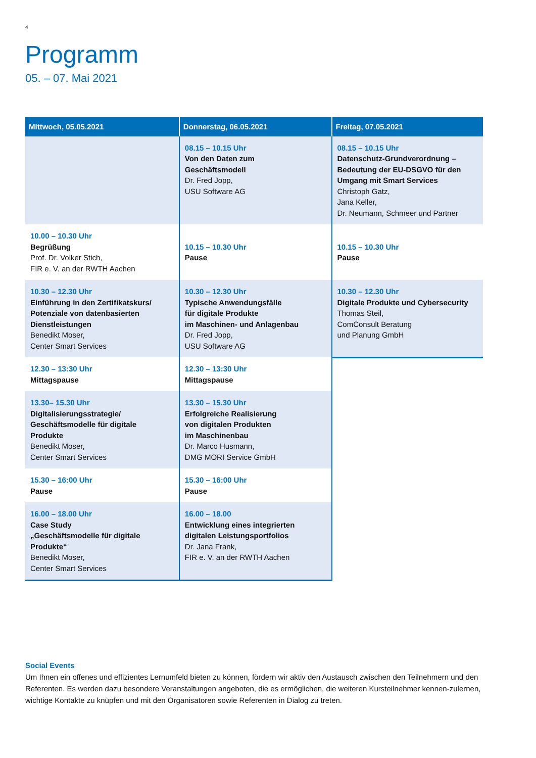4
Programm
05. – 07. Mai 2021
| Mittwoch, 05.05.2021 | Donnerstag, 06.05.2021 | Freitag, 07.05.2021 |
| --- | --- | --- |
| | 08.15 – 10.15 Uhr Von den Daten zum Geschäftsmodell Dr. Fred Jopp, USU Software AG | 08.15 – 10.15 Uhr Datenschutz-Grundverordnung – Bedeutung der EU-DSGVO für den Umgang mit Smart Services Christoph Gatz, Jana Keller, Dr. Neumann, Schmeer und Partner |
| 10.00 – 10.30 Uhr Begrüßung Prof. Dr. Volker Stich, FIR e. V. an der RWTH Aachen | 10.15 – 10.30 Uhr Pause | 10.15 – 10.30 Uhr Pause |
| 10.30 – 12.30 Uhr Einführung in den Zertifikatskurs/ Potenziale von datenbasierten Dienstleistungen Benedikt Moser, Center Smart Services | 10.30 – 12.30 Uhr Typische Anwendungsfälle für digitale Produkte im Maschinen- und Anlagenbau Dr. Fred Jopp, USU Software AG | 10.30 – 12.30 Uhr Digitale Produkte und Cybersecurity Thomas Steil, ComConsult Beratung und Planung GmbH |
| 12.30 – 13:30 Uhr Mittagspause | 12.30 – 13:30 Uhr Mittagspause | |
| 13.30– 15.30 Uhr Digitalisierungsstrategie/ Geschäftsmodelle für digitale Produkte Benedikt Moser, Center Smart Services | 13.30 – 15.30 Uhr Erfolgreiche Realisierung von digitalen Produkten im Maschinenbau Dr. Marco Husmann, DMG MORI Service GmbH | |
| 15.30 – 16:00 Uhr Pause | 15.30 – 16:00 Uhr Pause | |
| 16.00 – 18.00 Uhr Case Study „Geschäftsmodelle für digitale Produkte“ Benedikt Moser, Center Smart Services | 16.00 – 18.00 Entwicklung eines integrierten digitalen Leistungsportfolios Dr. Jana Frank, FIR e. V. an der RWTH Aachen | |
Social Events
Um Ihnen ein offenes und effizientes Lernumfeld bieten zu können, fördern wir aktiv den Austausch zwischen den Teilnehmern und den Referenten. Es werden dazu besondere Veranstaltungen angeboten, die es ermöglichen, die weiteren Kursteilnehmer kennen-zulernen, wichtige Kontakte zu knüpfen und mit den Organisatoren sowie Referenten in Dialog zu treten.